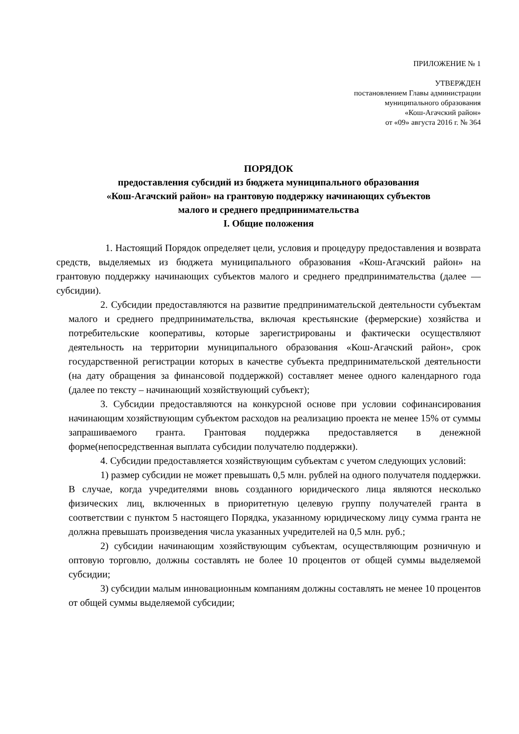ПРИЛОЖЕНИЕ № 1
УТВЕРЖДЕН
постановлением Главы администрации
муниципального образования
«Кош-Агачский район»
от «09» августа 2016 г. № 364
ПОРЯДОК
предоставления субсидий из бюджета муниципального образования
«Кош-Агачский район» на грантовую поддержку начинающих субъектов
малого и среднего предпринимательства
I. Общие положения
1. Настоящий Порядок определяет цели, условия и процедуру предоставления и возврата средств, выделяемых из бюджета муниципального образования «Кош-Агачский район» на грантовую поддержку начинающих субъектов малого и среднего предпринимательства (далее — субсидии).
2. Субсидии предоставляются на развитие предпринимательской деятельности субъектам малого и среднего предпринимательства, включая крестьянские (фермерские) хозяйства и потребительские кооперативы, которые зарегистрированы и фактически осуществляют деятельность на территории муниципального образования «Кош-Агачский район», срок государственной регистрации которых в качестве субъекта предпринимательской деятельности (на дату обращения за финансовой поддержкой) составляет менее одного календарного года (далее по тексту – начинающий хозяйствующий субъект);
3. Субсидии предоставляются на конкурсной основе при условии софинансирования начинающим хозяйствующим субъектом расходов на реализацию проекта не менее 15% от суммы запрашиваемого гранта. Грантовая поддержка предоставляется в денежной форме(непосредственная выплата субсидии получателю поддержки).
4. Субсидии предоставляется хозяйствующим субъектам с учетом следующих условий:
1) размер субсидии не может превышать 0,5 млн. рублей на одного получателя поддержки. В случае, когда учредителями вновь созданного юридического лица являются несколько физических лиц, включенных в приоритетную целевую группу получателей гранта в соответствии с пунктом 5 настоящего Порядка, указанному юридическому лицу сумма гранта не должна превышать произведения числа указанных учредителей на 0,5 млн. руб.;
2) субсидии начинающим хозяйствующим субъектам, осуществляющим розничную и оптовую торговлю, должны составлять не более 10 процентов от общей суммы выделяемой субсидии;
3) субсидии малым инновационным компаниям должны составлять не менее 10 процентов от общей суммы выделяемой субсидии;